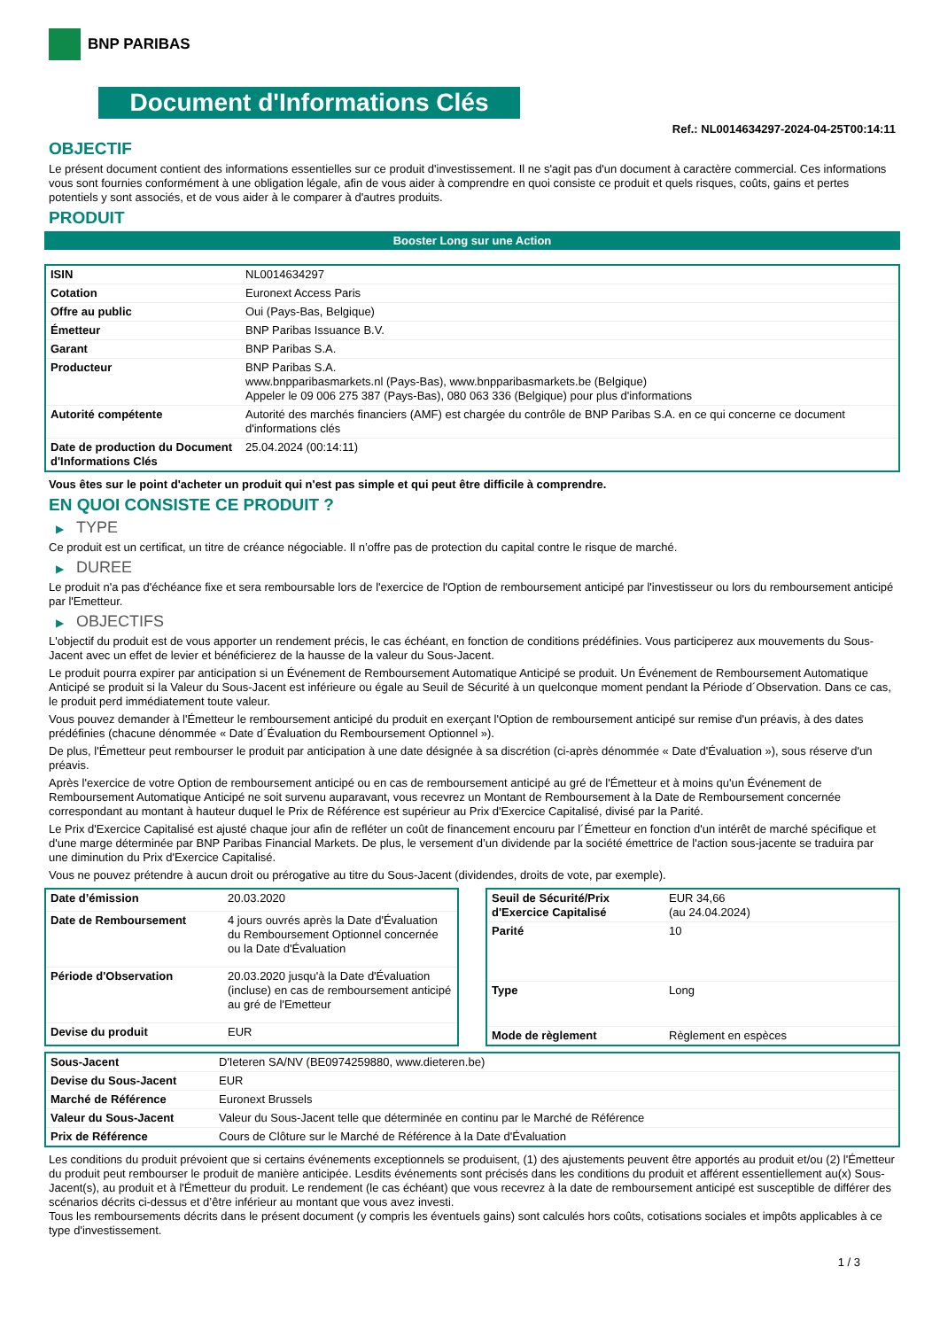BNP PARIBAS
Document d'Informations Clés
Ref.: NL0014634297-2024-04-25T00:14:11
OBJECTIF
Le présent document contient des informations essentielles sur ce produit d'investissement. Il ne s'agit pas d'un document à caractère commercial. Ces informations vous sont fournies conformément à une obligation légale, afin de vous aider à comprendre en quoi consiste ce produit et quels risques, coûts, gains et pertes potentiels y sont associés, et de vous aider à le comparer à d'autres produits.
PRODUIT
Booster Long sur une Action
| ISIN | NL0014634297 |
| Cotation | Euronext Access Paris |
| Offre au public | Oui (Pays-Bas, Belgique) |
| Émetteur | BNP Paribas Issuance B.V. |
| Garant | BNP Paribas S.A. |
| Producteur | BNP Paribas S.A. www.bnpparibasmarkets.nl (Pays-Bas), www.bnpparibasmarkets.be (Belgique) Appeler le 09 006 275 387 (Pays-Bas), 080 063 336 (Belgique) pour plus d'informations |
| Autorité compétente | Autorité des marchés financiers (AMF) est chargée du contrôle de BNP Paribas S.A. en ce qui concerne ce document d'informations clés |
| Date de production du Document d'Informations Clés | 25.04.2024 (00:14:11) |
Vous êtes sur le point d'acheter un produit qui n'est pas simple et qui peut être difficile à comprendre.
EN QUOI CONSISTE CE PRODUIT ?
▶ TYPE
Ce produit est un certificat, un titre de créance négociable. Il n’offre pas de protection du capital contre le risque de marché.
▶ DUREE
Le produit n'a pas d'échéance fixe et sera remboursable lors de l'exercice de l'Option de remboursement anticipé par l'investisseur ou lors du remboursement anticipé par l'Emetteur.
▶ OBJECTIFS
L'objectif du produit est de vous apporter un rendement précis, le cas échéant, en fonction de conditions prédéfinies. Vous participerez aux mouvements du Sous-Jacent avec un effet de levier et bénéficierez de la hausse de la valeur du Sous-Jacent.
Le produit pourra expirer par anticipation si un Événement de Remboursement Automatique Anticipé se produit. Un Événement de Remboursement Automatique Anticipé se produit si la Valeur du Sous-Jacent est inférieure ou égale au Seuil de Sécurité à un quelconque moment pendant la Période d´Observation. Dans ce cas, le produit perd immédiatement toute valeur.
Vous pouvez demander à l'Émetteur le remboursement anticipé du produit en exerçant l'Option de remboursement anticipé sur remise d'un préavis, à des dates prédéfinies (chacune dénommée « Date d´Évaluation du Remboursement Optionnel »).
De plus, l'Émetteur peut rembourser le produit par anticipation à une date désignée à sa discrétion (ci-après dénommée « Date d'Évaluation »), sous réserve d'un préavis.
Après l'exercice de votre Option de remboursement anticipé ou en cas de remboursement anticipé au gré de l'Émetteur et à moins qu'un Événement de Remboursement Automatique Anticipé ne soit survenu auparavant, vous recevrez un Montant de Remboursement à la Date de Remboursement concernée correspondant au montant à hauteur duquel le Prix de Référence est supérieur au Prix d'Exercice Capitalisé, divisé par la Parité.
Le Prix d'Exercice Capitalisé est ajusté chaque jour afin de refléter un coût de financement encouru par l´Émetteur en fonction d'un intérêt de marché spécifique et d'une marge déterminée par BNP Paribas Financial Markets. De plus, le versement d’un dividende par la société émettrice de l'action sous-jacente se traduira par une diminution du Prix d'Exercice Capitalisé.
Vous ne pouvez prétendre à aucun droit ou prérogative au titre du Sous-Jacent (dividendes, droits de vote, par exemple).
| Date d’émission | 20.03.2020 |
| Date de Remboursement | 4 jours ouvrés après la Date d'Évaluation du Remboursement Optionnel concernée ou la Date d'Évaluation |
| Période d'Observation | 20.03.2020 jusqu'à la Date d'Évaluation (incluse) en cas de remboursement anticipé au gré de l'Emetteur |
| Devise du produit | EUR |
| Seuil de Sécurité/Prix d'Exercice Capitalisé | EUR 34,66 (au 24.04.2024) |
| Parité | 10 |
| Type | Long |
| Mode de règlement | Règlement en espèces |
| Sous-Jacent | D'Ieteren SA/NV (BE0974259880, www.dieteren.be) |
| Devise du Sous-Jacent | EUR |
| Marché de Référence | Euronext Brussels |
| Valeur du Sous-Jacent | Valeur du Sous-Jacent telle que déterminée en continu par le Marché de Référence |
| Prix de Référence | Cours de Clôture sur le Marché de Référence à la Date d'Évaluation |
Les conditions du produit prévoient que si certains événements exceptionnels se produisent, (1) des ajustements peuvent être apportés au produit et/ou (2) l'Émetteur du produit peut rembourser le produit de manière anticipée. Lesdits événements sont précisés dans les conditions du produit et afférent essentiellement au(x) Sous-Jacent(s), au produit et à l'Émetteur du produit. Le rendement (le cas échéant) que vous recevrez à la date de remboursement anticipé est susceptible de différer des scénarios décrits ci-dessus et d’être inférieur au montant que vous avez investi.
Tous les remboursements décrits dans le présent document (y compris les éventuels gains) sont calculés hors coûts, cotisations sociales et impôts applicables à ce type d'investissement.
1 / 3